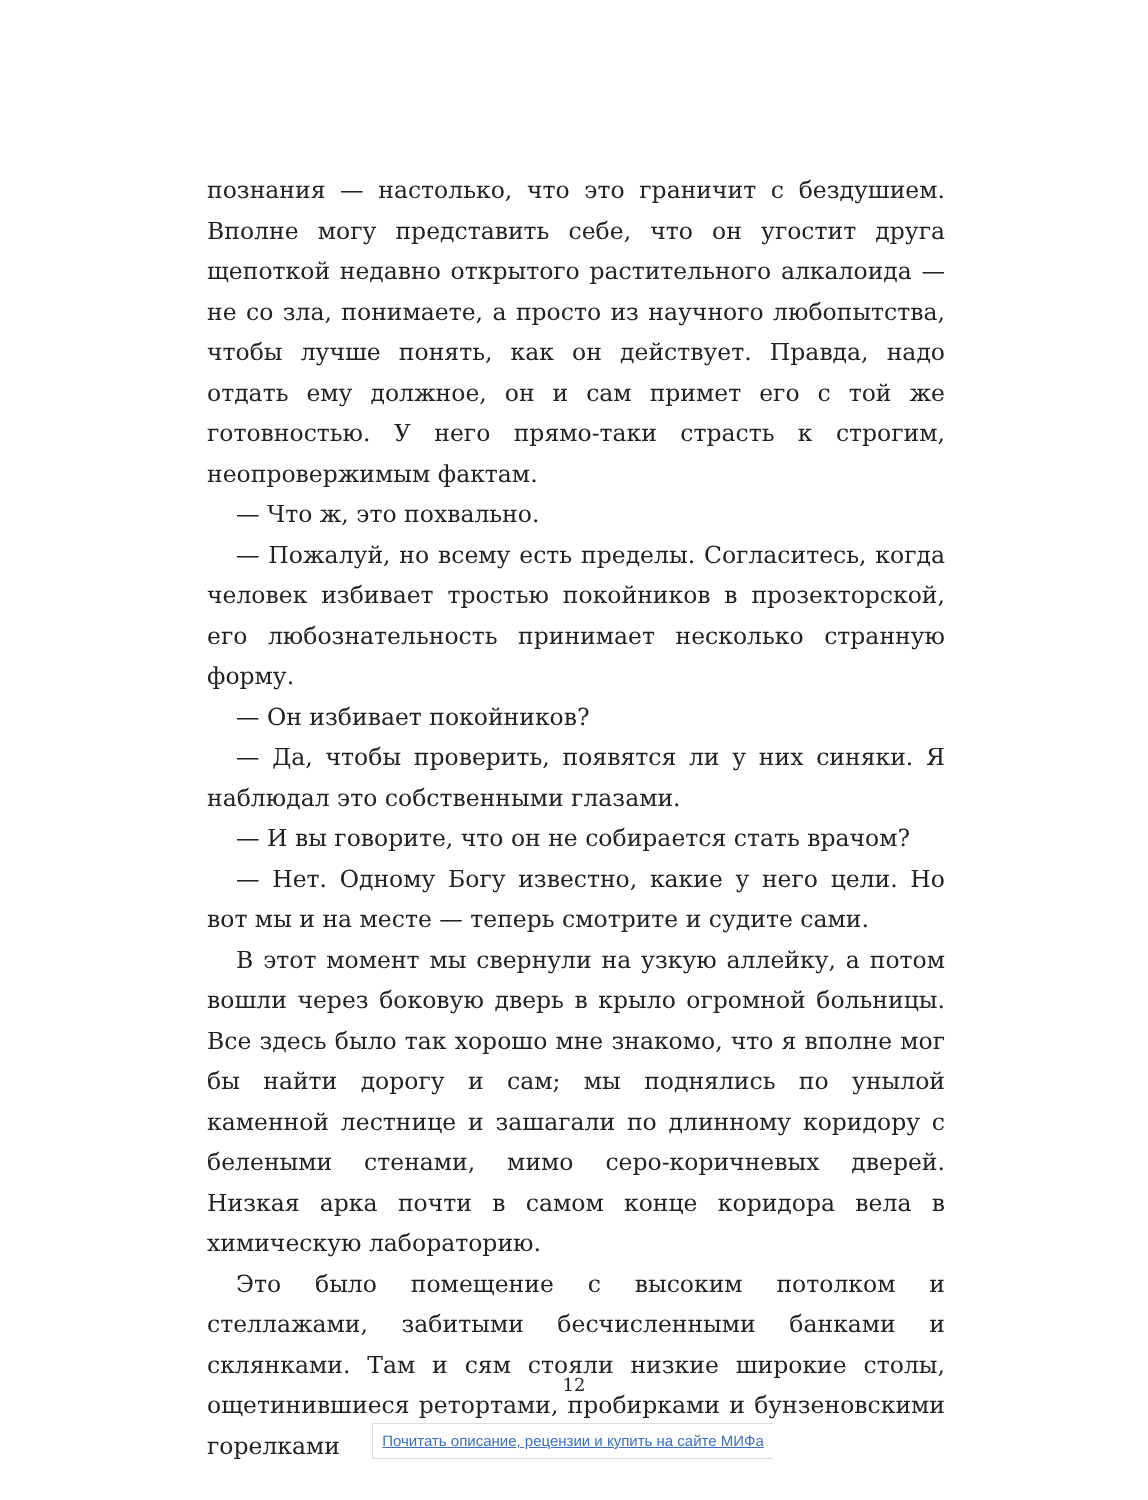познания — настолько, что это граничит с бездушием. Вполне могу представить себе, что он угостит друга щепоткой недавно открытого растительного алкалоида — не со зла, понимаете, а просто из научного любопытства, чтобы лучше понять, как он действует. Правда, надо отдать ему должное, он и сам примет его с той же готовностью. У него прямо-таки страсть к строгим, неопровержимым фактам.
— Что ж, это похвально.
— Пожалуй, но всему есть пределы. Согласитесь, когда человек избивает тростью покойников в прозекторской, его любознательность принимает несколько странную форму.
— Он избивает покойников?
— Да, чтобы проверить, появятся ли у них синяки. Я наблюдал это собственными глазами.
— И вы говорите, что он не собирается стать врачом?
— Нет. Одному Богу известно, какие у него цели. Но вот мы и на месте — теперь смотрите и судите сами.
В этот момент мы свернули на узкую аллейку, а потом вошли через боковую дверь в крыло огромной больницы. Все здесь было так хорошо мне знакомо, что я вполне мог бы найти дорогу и сам; мы поднялись по унылой каменной лестнице и зашагали по длинному коридору с белеными стенами, мимо серо-коричневых дверей. Низкая арка почти в самом конце коридора вела в химическую лабораторию.
Это было помещение с высоким потолком и стеллажами, забитыми бесчисленными банками и склянками. Там и сям стояли низкие широкие столы, ощетинившиеся ретортами, пробирками и бунзеновскими горелками
12
Почитать описание, рецензии и купить на сайте МИФа